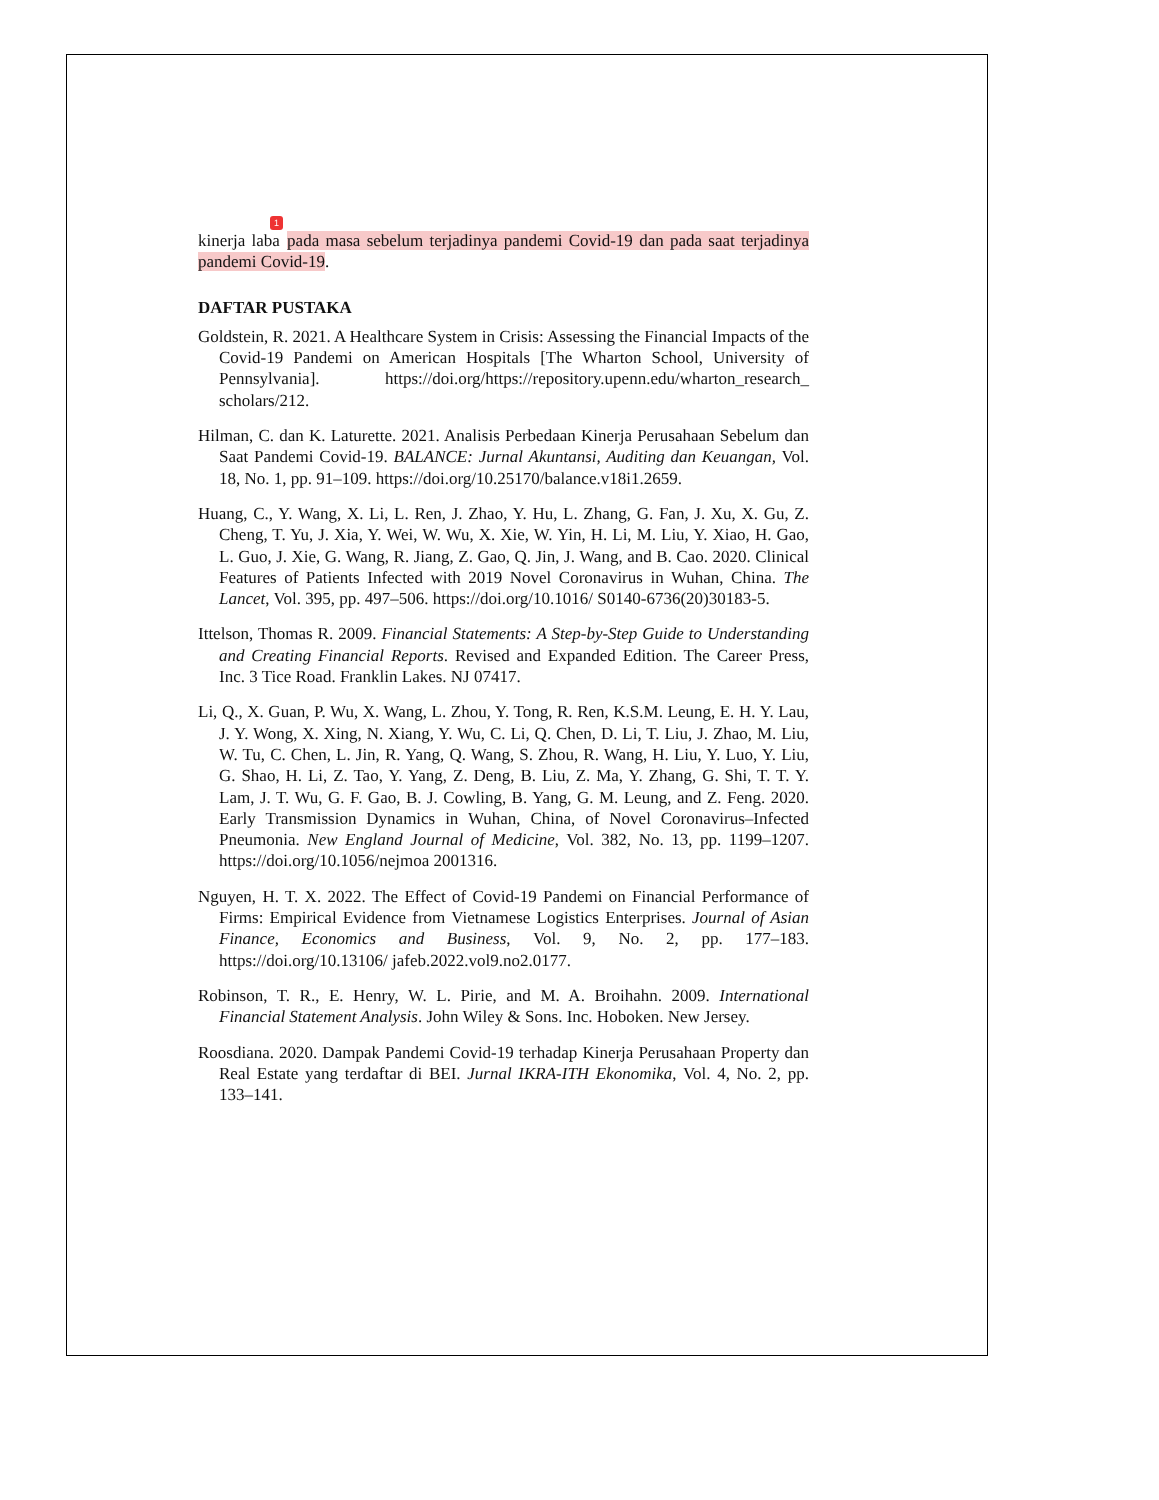kinerja laba 1 pada masa sebelum terjadinya pandemi Covid-19 dan pada saat terjadinya pandemi Covid-19.
DAFTAR PUSTAKA
Goldstein, R. 2021. A Healthcare System in Crisis: Assessing the Financial Impacts of the Covid-19 Pandemi on American Hospitals [The Wharton School, University of Pennsylvania]. https://doi.org/https://repository.upenn.edu/wharton_research_ scholars/212.
Hilman, C. dan K. Laturette. 2021. Analisis Perbedaan Kinerja Perusahaan Sebelum dan Saat Pandemi Covid-19. BALANCE: Jurnal Akuntansi, Auditing dan Keuangan, Vol. 18, No. 1, pp. 91–109. https://doi.org/10.25170/balance.v18i1.2659.
Huang, C., Y. Wang, X. Li, L. Ren, J. Zhao, Y. Hu, L. Zhang, G. Fan, J. Xu, X. Gu, Z. Cheng, T. Yu, J. Xia, Y. Wei, W. Wu, X. Xie, W. Yin, H. Li, M. Liu, Y. Xiao, H. Gao, L. Guo, J. Xie, G. Wang, R. Jiang, Z. Gao, Q. Jin, J. Wang, and B. Cao. 2020. Clinical Features of Patients Infected with 2019 Novel Coronavirus in Wuhan, China. The Lancet, Vol. 395, pp. 497–506. https://doi.org/10.1016/ S0140-6736(20)30183-5.
Ittelson, Thomas R. 2009. Financial Statements: A Step-by-Step Guide to Understanding and Creating Financial Reports. Revised and Expanded Edition. The Career Press, Inc. 3 Tice Road. Franklin Lakes. NJ 07417.
Li, Q., X. Guan, P. Wu, X. Wang, L. Zhou, Y. Tong, R. Ren, K.S.M. Leung, E. H. Y. Lau, J. Y. Wong, X. Xing, N. Xiang, Y. Wu, C. Li, Q. Chen, D. Li, T. Liu, J. Zhao, M. Liu, W. Tu, C. Chen, L. Jin, R. Yang, Q. Wang, S. Zhou, R. Wang, H. Liu, Y. Luo, Y. Liu, G. Shao, H. Li, Z. Tao, Y. Yang, Z. Deng, B. Liu, Z. Ma, Y. Zhang, G. Shi, T. T. Y. Lam, J. T. Wu, G. F. Gao, B. J. Cowling, B. Yang, G. M. Leung, and Z. Feng. 2020. Early Transmission Dynamics in Wuhan, China, of Novel Coronavirus–Infected Pneumonia. New England Journal of Medicine, Vol. 382, No. 13, pp. 1199–1207. https://doi.org/10.1056/nejmoa 2001316.
Nguyen, H. T. X. 2022. The Effect of Covid-19 Pandemi on Financial Performance of Firms: Empirical Evidence from Vietnamese Logistics Enterprises. Journal of Asian Finance, Economics and Business, Vol. 9, No. 2, pp. 177–183. https://doi.org/10.13106/ jafeb.2022.vol9.no2.0177.
Robinson, T. R., E. Henry, W. L. Pirie, and M. A. Broihahn. 2009. International Financial Statement Analysis. John Wiley & Sons. Inc. Hoboken. New Jersey.
Roosdiana. 2020. Dampak Pandemi Covid-19 terhadap Kinerja Perusahaan Property dan Real Estate yang terdaftar di BEI. Jurnal IKRA-ITH Ekonomika, Vol. 4, No. 2, pp. 133–141.